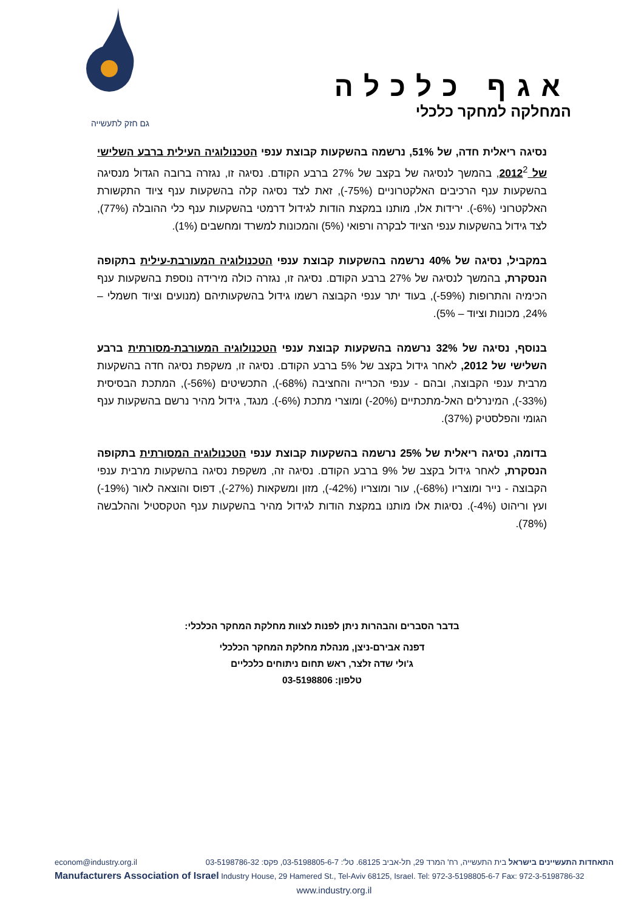אגף כלכלה
המחלקה למחקר כלכלי
גם חזק לתעשייה
נסיגה ריאלית חדה, של 51%, נרשמה בהשקעות קבוצת ענפי הטכנולוגיה העילית ברבע השלישי של 2012<sup>2</sup>, בהמשך לנסיגה של בקצב של 27% ברבע הקודם. נסיגה זו, נגזרה ברובה הגדול מנסיגה בהשקעות ענף הרכיבים האלקטרוניים (‎-75%), זאת לצד נסיגה קלה בהשקעות ענף ציוד התקשורת האלקטרוני (‎-6%). ירידות אלו, מותנו במקצת הודות לגידול דרמטי בהשקעות ענף כלי ההובלה (77%), לצד גידול בהשקעות ענפי הציוד לבקרה ורפואי (5%) והמכונות למשרד ומחשבים (1%).
במקביל, נסיגה של 40% נרשמה בהשקעות קבוצת ענפי הטכנולוגיה המעורבת-עילית בתקופה הנסקרת, בהמשך לנסיגה של 27% ברבע הקודם. נסיגה זו, נגזרה כולה מירידה נוספת בהשקעות ענף הכימיה והתרופות (‎-59%), בעוד יתר ענפי הקבוצה רשמו גידול בהשקעותיהם (מנועים וציוד חשמלי – 24%, מכונות וציוד – 5%).
בנוסף, נסיגה של 32% נרשמה בהשקעות קבוצת ענפי הטכנולוגיה המעורבת-מסורתית ברבע השלישי של 2012, לאחר גידול בקצב של 5% ברבע הקודם. נסיגה זו, משקפת נסיגה חדה בהשקעות מרבית ענפי הקבוצה, ובהם - ענפי הכרייה והחציבה (‎-68%), התכשיטים (‎-56%), המתכת הבסיסית (‎-33%), המינרלים האל-מתכתיים (‎-20%) ומוצרי מתכת (‎-6%). מנגד, גידול מהיר נרשם בהשקעות ענף הגומי והפלסטיק (37%).
בדומה, נסיגה ריאלית של 25% נרשמה בהשקעות קבוצת ענפי הטכנולוגיה המסורתית בתקופה הנסקרת, לאחר גידול בקצב של 9% ברבע הקודם. נסיגה זה, משקפת נסיגה בהשקעות מרבית ענפי הקבוצה - נייר ומוצריו (‎-68%), עור ומוצריו (‎-42%), מזון ומשקאות (‎-27%), דפוס והוצאה לאור (‎-19%) ועץ וריהוט (‎-4%). נסיגות אלו מותנו במקצת הודות לגידול מהיר בהשקעות ענף הטקסטיל וההלבשה (78%).
בדבר הסברים והבהרות ניתן לפנות לצוות מחלקת המחקר הכלכלי:
דפנה אבירם-ניצן, מנהלת מחלקת המחקר הכלכלי
ג'ולי שדה זלצר, ראש תחום ניתוחים כלכליים
טלפון: 03-5198806
econom@industry.org.il התאחדות התעשיינים בישראל בית התעשייה, רח' המרד 29, תל-אביב 68125. טל': 03-5198805-6-7, פקס: 03-5198786-32
Manufacturers Association of Israel Industry House, 29 Hamered St., Tel-Aviv 68125, Israel. Tel: 972-3-5198805-6-7 Fax: 972-3-5198786-32
www.industry.org.il